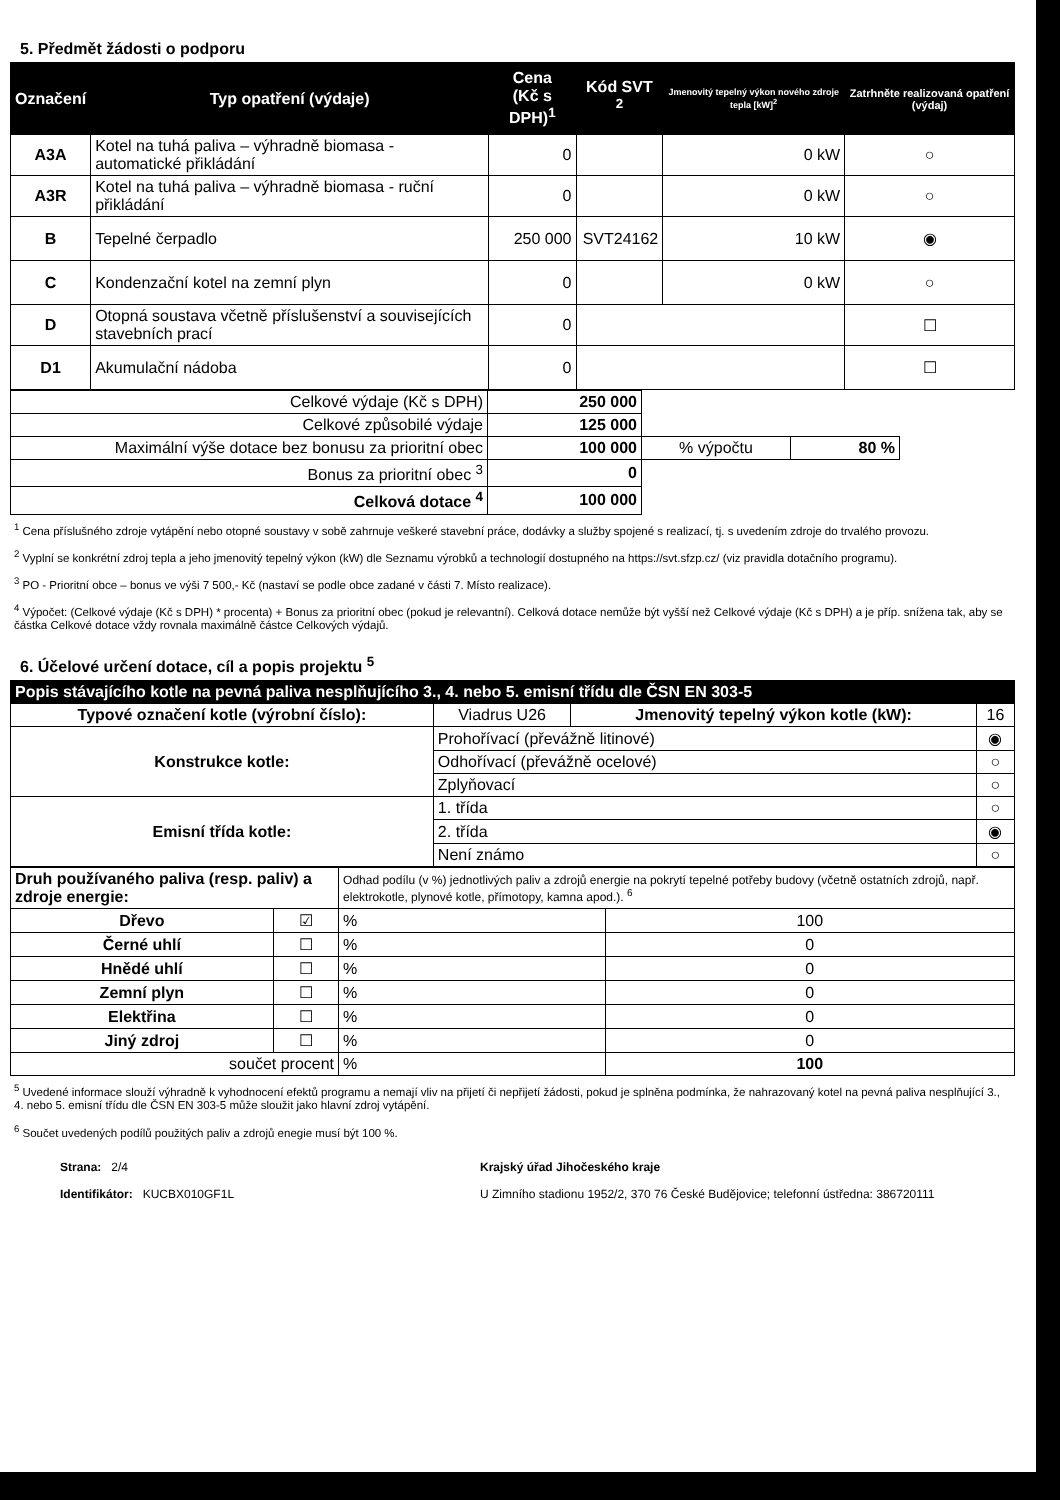5. Předmět žádosti o podporu
| Označení | Typ opatření (výdaje) | Cena (Kč s DPH)<sup>1</sup> | Kód SVT <sup>2</sup> | Jmenovitý tepelný výkon nového zdroje tepla [kW]<sup>2</sup> | Zatrhněte realizovaná opatření (výdaj) |
| --- | --- | --- | --- | --- | --- |
| A3A | Kotel na tuhá paliva – výhradně biomasa - automatické přikládání | 0 | | 0 kW | ○ |
| A3R | Kotel na tuhá paliva – výhradně biomasa - ruční přikládání | 0 | | 0 kW | ○ |
| B | Tepelné čerpadlo | 250 000 | SVT24162 | 10 kW | ◉ |
| C | Kondenzační kotel na zemní plyn | 0 | | 0 kW | ○ |
| D | Otopná soustava včetně příslušenství a souvisejících stavebních prací | 0 | | | ☐ |
| D1 | Akumulační nádoba | 0 | | | ☐ |
| Celkové výdaje (Kč s DPH) | 250 000 | | |
| Celkové způsobilé výdaje | 125 000 | | |
| Maximální výše dotace bez bonusu za prioritní obec | 100 000 | % výpočtu | 80 % |
| Bonus za prioritní obec <sup>3</sup> | 0 | | |
| Celková dotace <sup>4</sup> | 100 000 | | |
<sup>1</sup> Cena příslušného zdroje vytápění nebo otopné soustavy v sobě zahrnuje veškeré stavební práce, dodávky a služby spojené s realizací, tj. s uvedením zdroje do trvalého provozu.
<sup>2</sup> Vyplní se konkrétní zdroj tepla a jeho jmenovitý tepelný výkon (kW) dle Seznamu výrobků a technologií dostupného na https://svt.sfzp.cz/ (viz pravidla dotačního programu).
<sup>3</sup> PO - Prioritní obce – bonus ve výši 7 500,- Kč (nastaví se podle obce zadané v části 7. Místo realizace).
<sup>4</sup> Výpočet: (Celkové výdaje (Kč s DPH) * procenta) + Bonus za prioritní obec (pokud je relevantní). Celková dotace nemůže být vyšší než Celkové výdaje (Kč s DPH) a je příp. snížena tak, aby se částka Celkové dotace vždy rovnala maximálně částce Celkových výdajů.
6. Účelové určení dotace, cíl a popis projektu <sup>5</sup>
| Popis stávajícího kotle na pevná paliva nesplňujícího 3., 4. nebo 5. emisní třídu dle ČSN EN 303-5 | | | |
| --- | --- | --- | --- |
| Typové označení kotle (výrobní číslo): | Viadrus U26 | Jmenovitý tepelný výkon kotle (kW): | 16 |
| Konstrukce kotle: | Prohořívací (převážně litinové) | | ◉ |
| | Odhořívací (převážně ocelové) | | ○ |
| | Zplyňovací | | ○ |
| Emisní třída kotle: | 1. třída | | ○ |
| | 2. třída | | ◉ |
| | Není známo | | ○ |
| Druh používaného paliva (resp. paliv) a zdroje energie: | | Odhad podílu (v %) jednotlivých paliv a zdrojů energie na pokrytí tepelné potřeby budovy (včetně ostatních zdrojů, např. elektrokotle, plynové kotle, přímotopy, kamna apod.). <sup>6</sup> | |
| Dřevo | ☑ | % | 100 |
| Černé uhlí | ☐ | % | 0 |
| Hnědé uhlí | ☐ | % | 0 |
| Zemní plyn | ☐ | % | 0 |
| Elektřina | ☐ | % | 0 |
| Jiný zdroj | ☐ | % | 0 |
| součet procent | | % | 100 |
<sup>5</sup> Uvedené informace slouží výhradně k vyhodnocení efektů programu a nemají vliv na přijetí či nepřijetí žádosti, pokud je splněna podmínka, že nahrazovaný kotel na pevná paliva nesplňující 3., 4. nebo 5. emisní třídu dle ČSN EN 303-5 může sloužit jako hlavní zdroj vytápění.
<sup>6</sup> Součet uvedených podílů použitých paliv a zdrojů enegie musí být 100 %.
Strana: 2/4
Identifikátor: KUCBX010GF1L
Krajský úřad Jihočeského kraje
U Zimního stadionu 1952/2, 370 76 České Budějovice; telefonní ústředna: 386720111